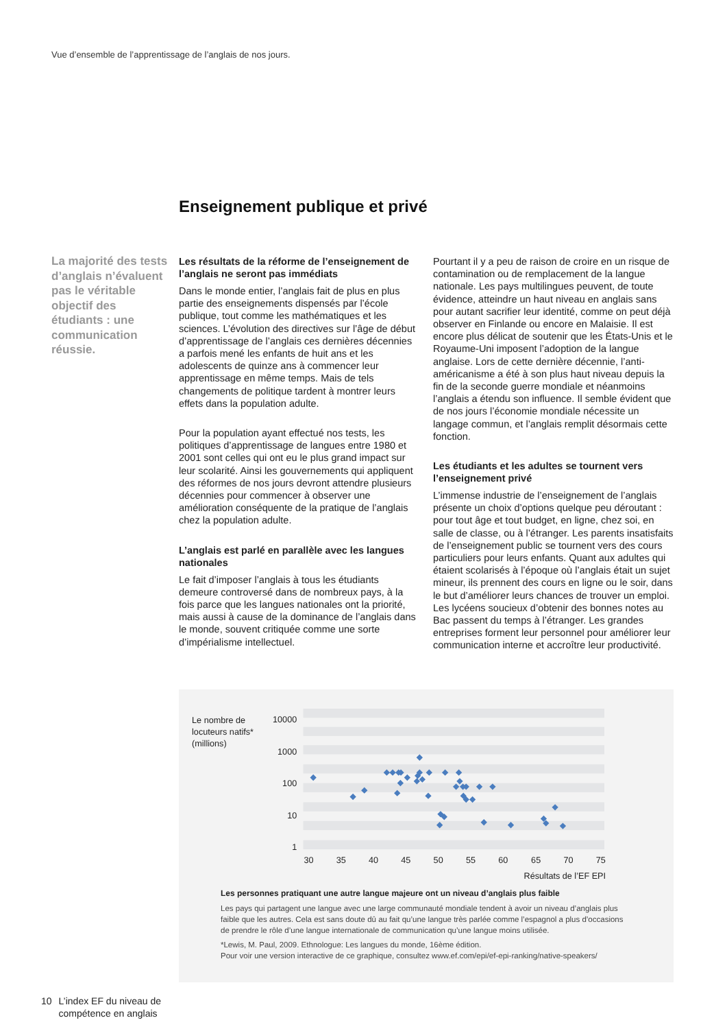Vue d’ensemble de l’apprentissage de l’anglais de nos jours.
Enseignement publique et privé
La majorité des tests d’anglais n’évaluent pas le véritable objectif des étudiants : une communication réussie.
Les résultats de la réforme de l’enseignement de l’anglais ne seront pas immédiats
Dans le monde entier, l’anglais fait de plus en plus partie des enseignements dispensés par l’école publique, tout comme les mathématiques et les sciences. L’évolution des directives sur l’âge de début d’apprentissage de l’anglais ces dernières décennies a parfois mené les enfants de huit ans et les adolescents de quinze ans à commencer leur apprentissage en même temps. Mais de tels changements de politique tardent à montrer leurs effets dans la population adulte.
Pour la population ayant effectué nos tests, les politiques d’apprentissage de langues entre 1980 et 2001 sont celles qui ont eu le plus grand impact sur leur scolarité. Ainsi les gouvernements qui appliquent des réformes de nos jours devront attendre plusieurs décennies pour commencer à observer une amélioration conséquente de la pratique de l’anglais chez la population adulte.
L’anglais est parlé en parallèle avec les langues nationales
Le fait d’imposer l’anglais à tous les étudiants demeure controversé dans de nombreux pays, à la fois parce que les langues nationales ont la priorité, mais aussi à cause de la dominance de l’anglais dans le monde, souvent critiquée comme une sorte d’impérialisme intellectuel.
Pourtant il y a peu de raison de croire en un risque de contamination ou de remplacement de la langue nationale. Les pays multilingues peuvent, de toute évidence, atteindre un haut niveau en anglais sans pour autant sacrifier leur identité, comme on peut déjà observer en Finlande ou encore en Malaisie. Il est encore plus délicat de soutenir que les États-Unis et le Royaume-Uni imposent l’adoption de la langue anglaise. Lors de cette dernière décennie, l’anti-américanisme a été à son plus haut niveau depuis la fin de la seconde guerre mondiale et néanmoins l’anglais a étendu son influence. Il semble évident que de nos jours l’économie mondiale nécessite un langage commun, et l’anglais remplit désormais cette fonction.
Les étudiants et les adultes se tournent vers l’enseignement privé
L’immense industrie de l’enseignement de l’anglais présente un choix d’options quelque peu déroutant : pour tout âge et tout budget, en ligne, chez soi, en salle de classe, ou à l’étranger. Les parents insatisfaits de l’enseignement public se tournent vers des cours particuliers pour leurs enfants. Quant aux adultes qui étaient scolarisés à l’époque où l’anglais était un sujet mineur, ils prennent des cours en ligne ou le soir, dans le but d’améliorer leurs chances de trouver un emploi. Les lycéens soucieux d’obtenir des bonnes notes au Bac passent du temps à l’étranger. Les grandes entreprises forment leur personnel pour améliorer leur communication interne et accroître leur productivité.
Le nombre de
locuteurs natifs*
(millions)
10000
1000
100
10
1
30
35
40
45
50
55
60
65
70
75
Résultats de l’EF EPI
Les personnes pratiquant une autre langue majeure ont un niveau d’anglais plus faible
Les pays qui partagent une langue avec une large communauté mondiale tendent à avoir un niveau d’anglais plus faible que les autres. Cela est sans doute dû au fait qu’une langue très parlée comme l’espagnol a plus d’occasions de prendre le rôle d’une langue internationale de communication qu’une langue moins utilisée.
*Lewis, M. Paul, 2009. Ethnologue: Les langues du monde, 16ème édition.
Pour voir une version interactive de ce graphique, consultez www.ef.com/epi/ef-epi-ranking/native-speakers/
10 L’index EF du niveau de
compétence en anglais